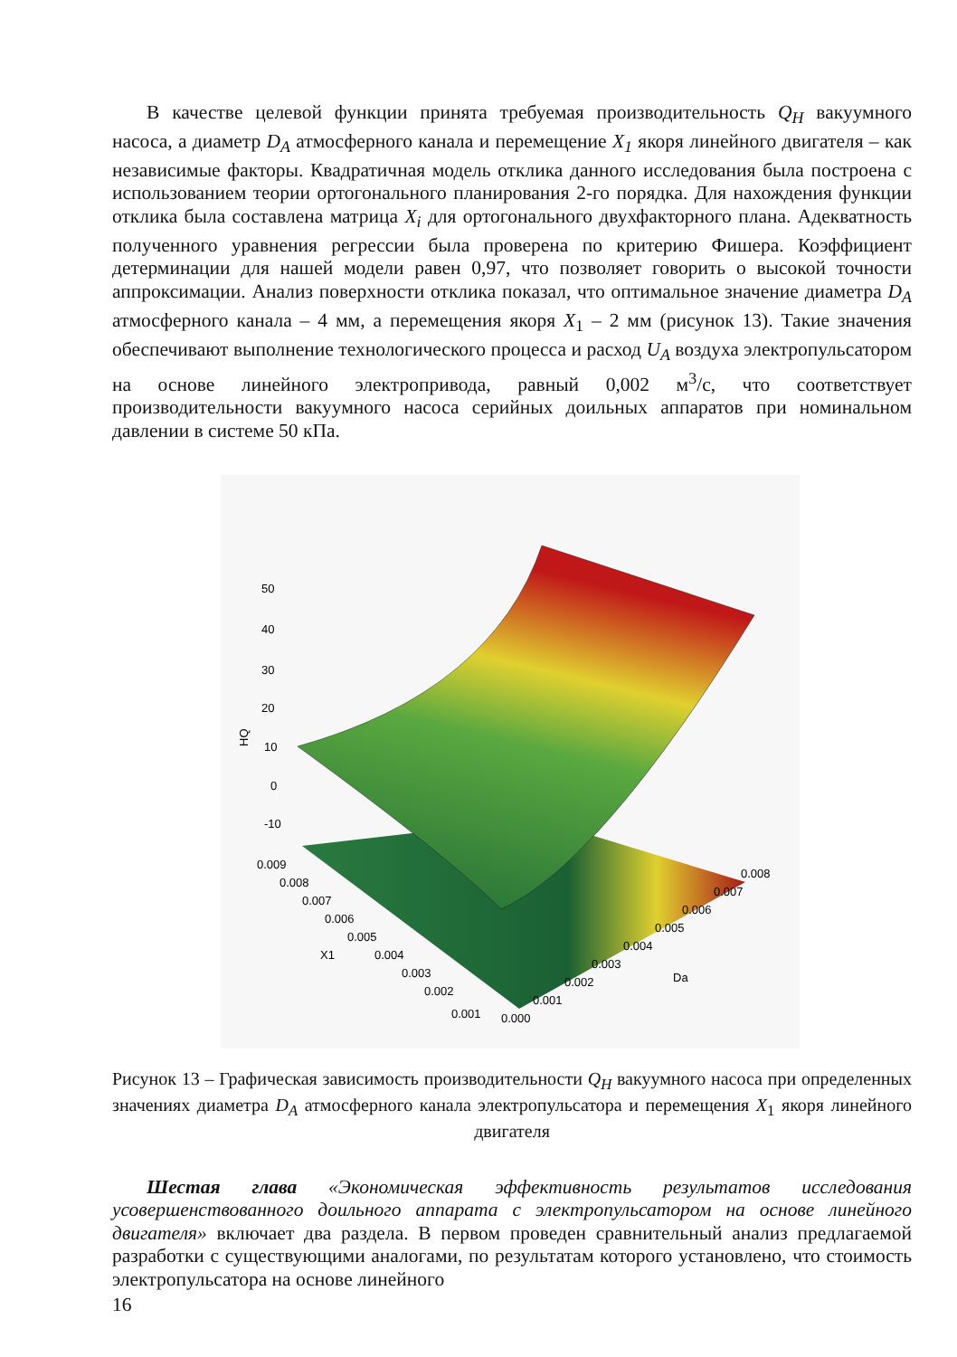В качестве целевой функции принята требуемая производительность Q<sub>H</sub> вакуумного насоса, а диаметр D<sub>A</sub> атмосферного канала и перемещение X<sub>1</sub> якоря линейного двигателя – как независимые факторы. Квадратичная модель отклика данного исследования была построена с использованием теории ортогонального планирования 2-го порядка. Для нахождения функции отклика была составлена матрица X<sub>i</sub> для ортогонального двухфакторного плана. Адекватность полученного уравнения регрессии была проверена по критерию Фишера. Коэффициент детерминации для нашей модели равен 0,97, что позволяет говорить о высокой точности аппроксимации. Анализ поверхности отклика показал, что оптимальное значение диаметра D<sub>A</sub> атмосферного канала – 4 мм, а перемещения якоря X<sub>1</sub> – 2 мм (рисунок 13). Такие значения обеспечивают выполнение технологического процесса и расход U<sub>A</sub> воздуха электропульсатором на основе линейного электропривода, равный 0,002 м<sup>3</sup>/с, что соответствует производительности вакуумного насоса серийных доильных аппаратов при номинальном давлении в системе 50 кПа.
50
40
30
20
10
0
-10
HQ
0.009
0.008
0.007
0.006
0.005
0.004
0.003
0.002
0.001
X1
0.000
0.001
0.002
0.003
0.004
0.005
0.006
0.007
0.008
Da
Рисунок 13 – Графическая зависимость производительности Q<sub>H</sub> вакуумного насоса при определенных значениях диаметра D<sub>A</sub> атмосферного канала электропульсатора и перемещения X<sub>1</sub> якоря линейного двигателя
Шестая глава «Экономическая эффективность результатов исследования усовершенствованного доильного аппарата с электропульсатором на основе линейного двигателя» включает два раздела. В первом проведен сравнительный анализ предлагаемой разработки с существующими аналогами, по результатам которого установлено, что стоимость электропульсатора на основе линейного
16